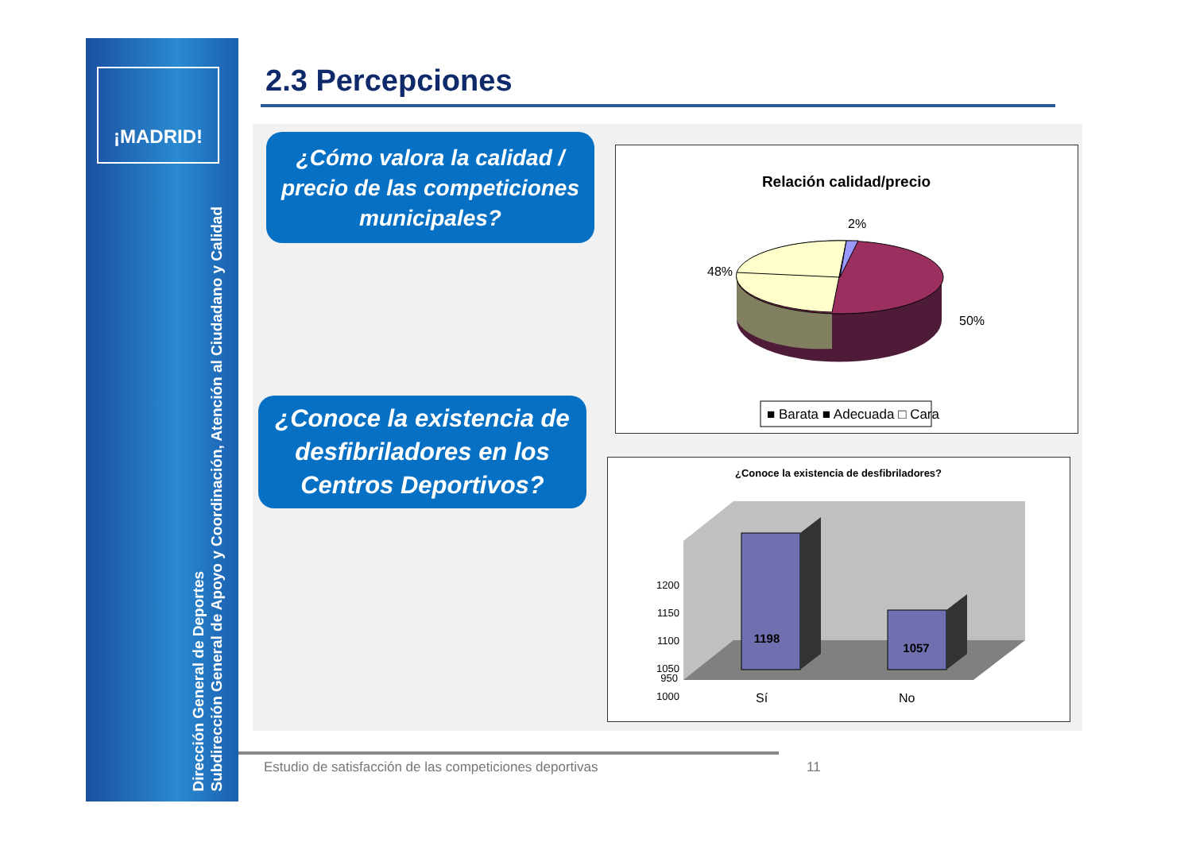¡MADRID!
Dirección General de Deportes
Subdirección General de Apoyo y Coordinación, Atención al Ciudadano y Calidad
2.3 Percepciones
¿Cómo valora la calidad / precio de las competiciones municipales?
¿Conoce la existencia de desfibriladores en los Centros Deportivos?
Relación calidad/precio
2%
48%
50%
■ Barata ■ Adecuada □ Cara
¿Conoce la existencia de desfibriladores?
1200
1150
1100
1050
1000
950
1198
1057
Sí
No
Estudio de satisfacción de las competiciones deportivas
11